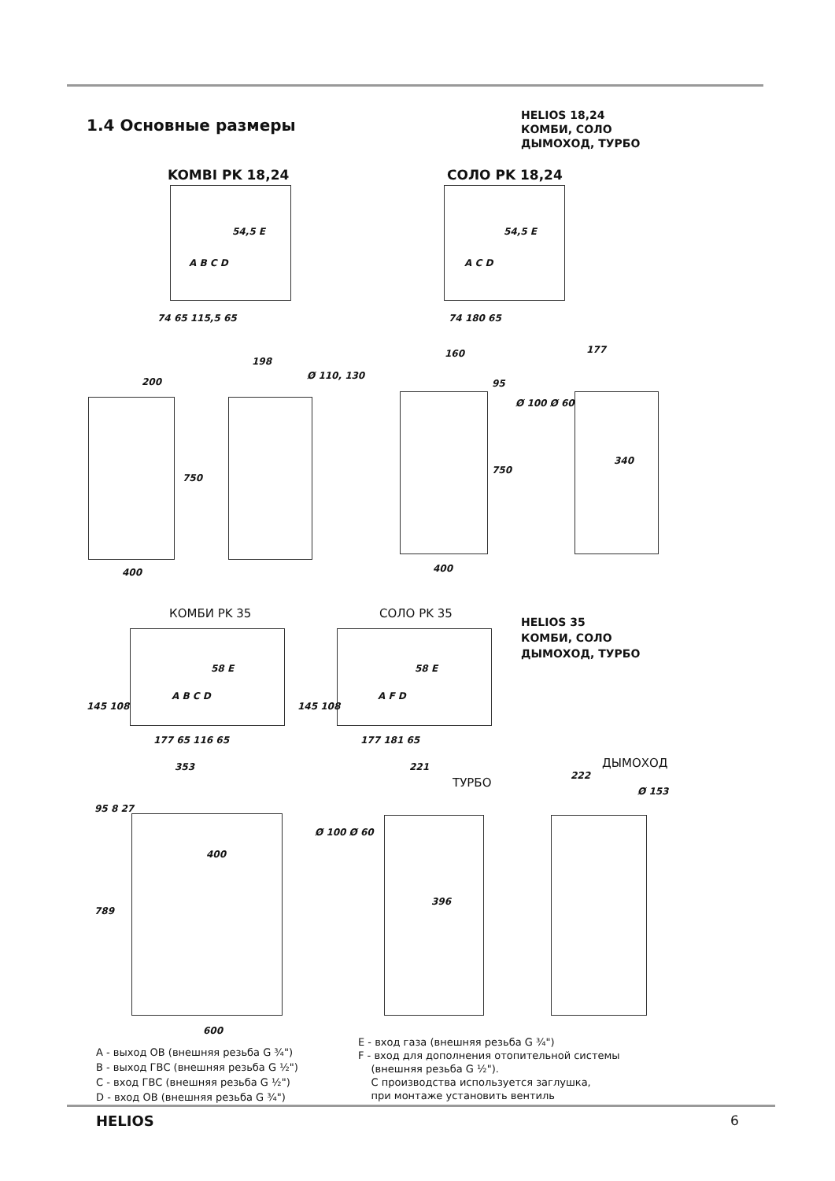1.4 Основные размеры
HELIOS 18,24
КОМБИ, СОЛО
ДЫМОХОД, ТУРБО
KOMBI PK 18,24 СОЛО PK 18,24
54,5 E
A B C D
74 65 115,5 65
54,5 E
A C D
74 180 65
200
198
Ø 110, 130
750
400
160
95
177
Ø 100 Ø 60
750
340
400
КОМБИ PK 35 СОЛО PK 35
HELIOS 35
КОМБИ, СОЛО
ДЫМОХОД, ТУРБО
58 E
A B C D
177 65 116 65
58 E
A F D
177 181 65
145 108 145 108
ДЫМОХОД
ТУРБО
353
95 8 27
400
789
600
221
Ø 100 Ø 60
396
222
Ø 153
A - выход ОВ (внешняя резьба G ¾")
B - выход ГВС (внешняя резьба G ½")
C - вход ГВС (внешняя резьба G ½")
D - вход ОВ (внешняя резьба G ¾")
E - вход газа (внешняя резьба G ¾")
F - вход для дополнения отопительной системы
(внешняя резьба G ½").
С производства используется заглушка,
при монтаже установить вентиль
HELIOS 6